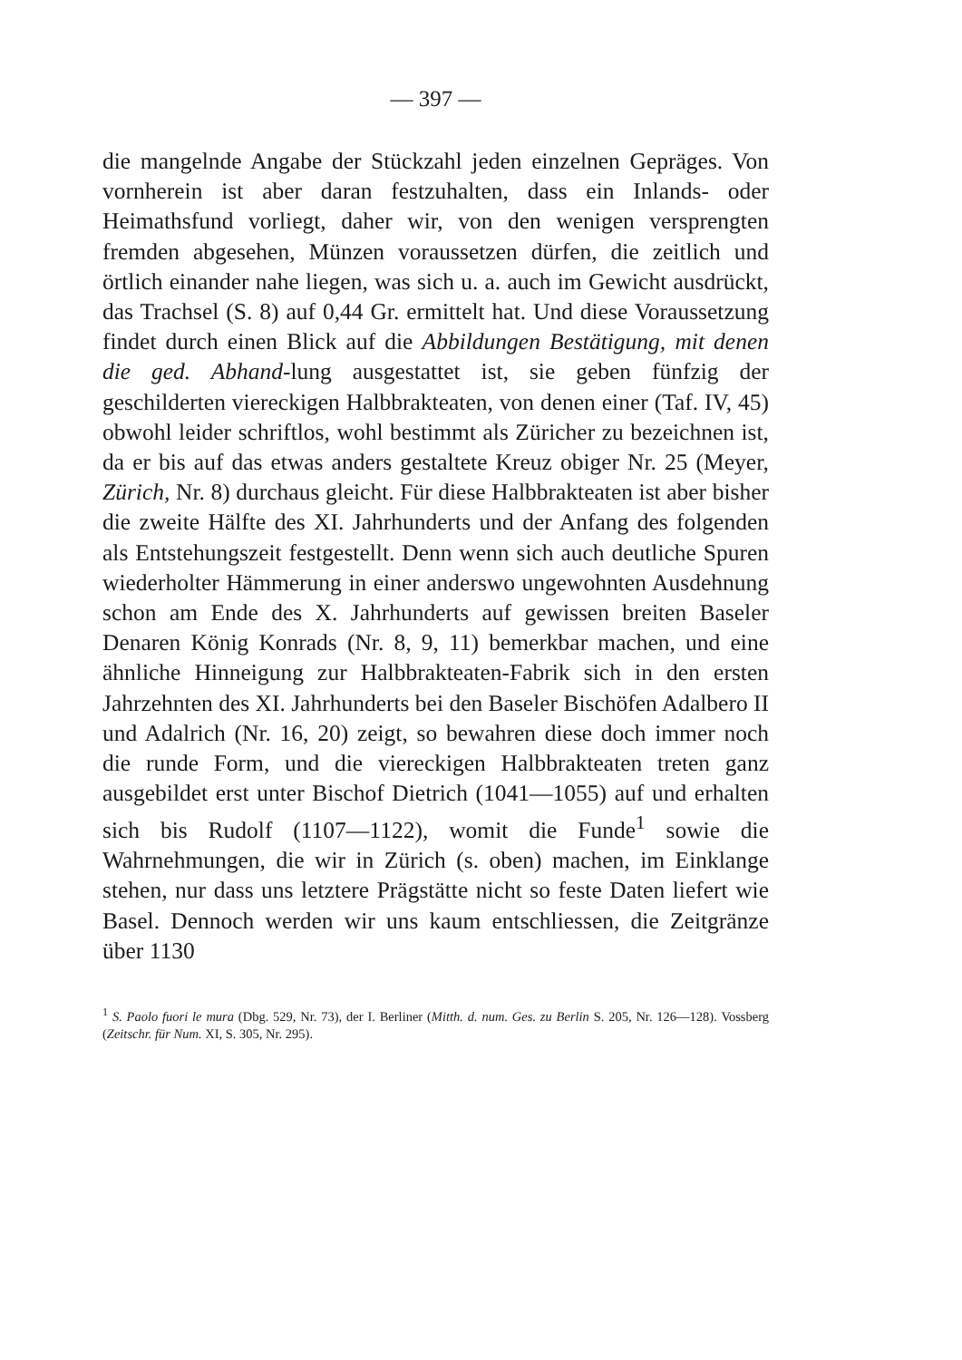— 397 —
die mangelnde Angabe der Stückzahl jeden einzelnen Gepräges. Von vornherein ist aber daran festzuhalten, dass ein Inlands- oder Heimathsfund vorliegt, daher wir, von den wenigen versprengten fremden abgesehen, Münzen voraussetzen dürfen, die zeitlich und örtlich einander nahe liegen, was sich u. a. auch im Gewicht ausdrückt, das Trachsel (S. 8) auf 0,44 Gr. ermittelt hat. Und diese Voraussetzung findet durch einen Blick auf die Abbildungen Bestätigung, mit denen die ged. Abhand-lung ausgestattet ist, sie geben fünfzig der geschilderten viereckigen Halbbrakteaten, von denen einer (Taf. IV, 45) obwohl leider schriftlos, wohl bestimmt als Züricher zu bezeichnen ist, da er bis auf das etwas anders gestaltete Kreuz obiger Nr. 25 (Meyer, Zürich, Nr. 8) durchaus gleicht. Für diese Halbbrakteaten ist aber bisher die zweite Hälfte des XI. Jahrhunderts und der Anfang des folgenden als Entstehungszeit festgestellt. Denn wenn sich auch deutliche Spuren wiederholter Hämmerung in einer anderswo ungewohnten Ausdehnung schon am Ende des X. Jahrhunderts auf gewissen breiten Baseler Denaren König Konrads (Nr. 8, 9, 11) bemerkbar machen, und eine ähnliche Hinneigung zur Halbbrakteaten-Fabrik sich in den ersten Jahrzehnten des XI. Jahrhunderts bei den Baseler Bischöfen Adalbero II und Adalrich (Nr. 16, 20) zeigt, so bewahren diese doch immer noch die runde Form, und die viereckigen Halbbrakteaten treten ganz ausgebildet erst unter Bischof Dietrich (1041—1055) auf und erhalten sich bis Rudolf (1107—1122), womit die Funde<sup>1</sup> sowie die Wahrnehmungen, die wir in Zürich (s. oben) machen, im Einklange stehen, nur dass uns letztere Prägstätte nicht so feste Daten liefert wie Basel. Dennoch werden wir uns kaum entschliessen, die Zeitgränze über 1130
<sup>1</sup> S. Paolo fuori le mura (Dbg. 529, Nr. 73), der I. Berliner (Mitth. d. num. Ges. zu Berlin S. 205, Nr. 126—128). Vossberg (Zeitschr. für Num. XI, S. 305, Nr. 295).